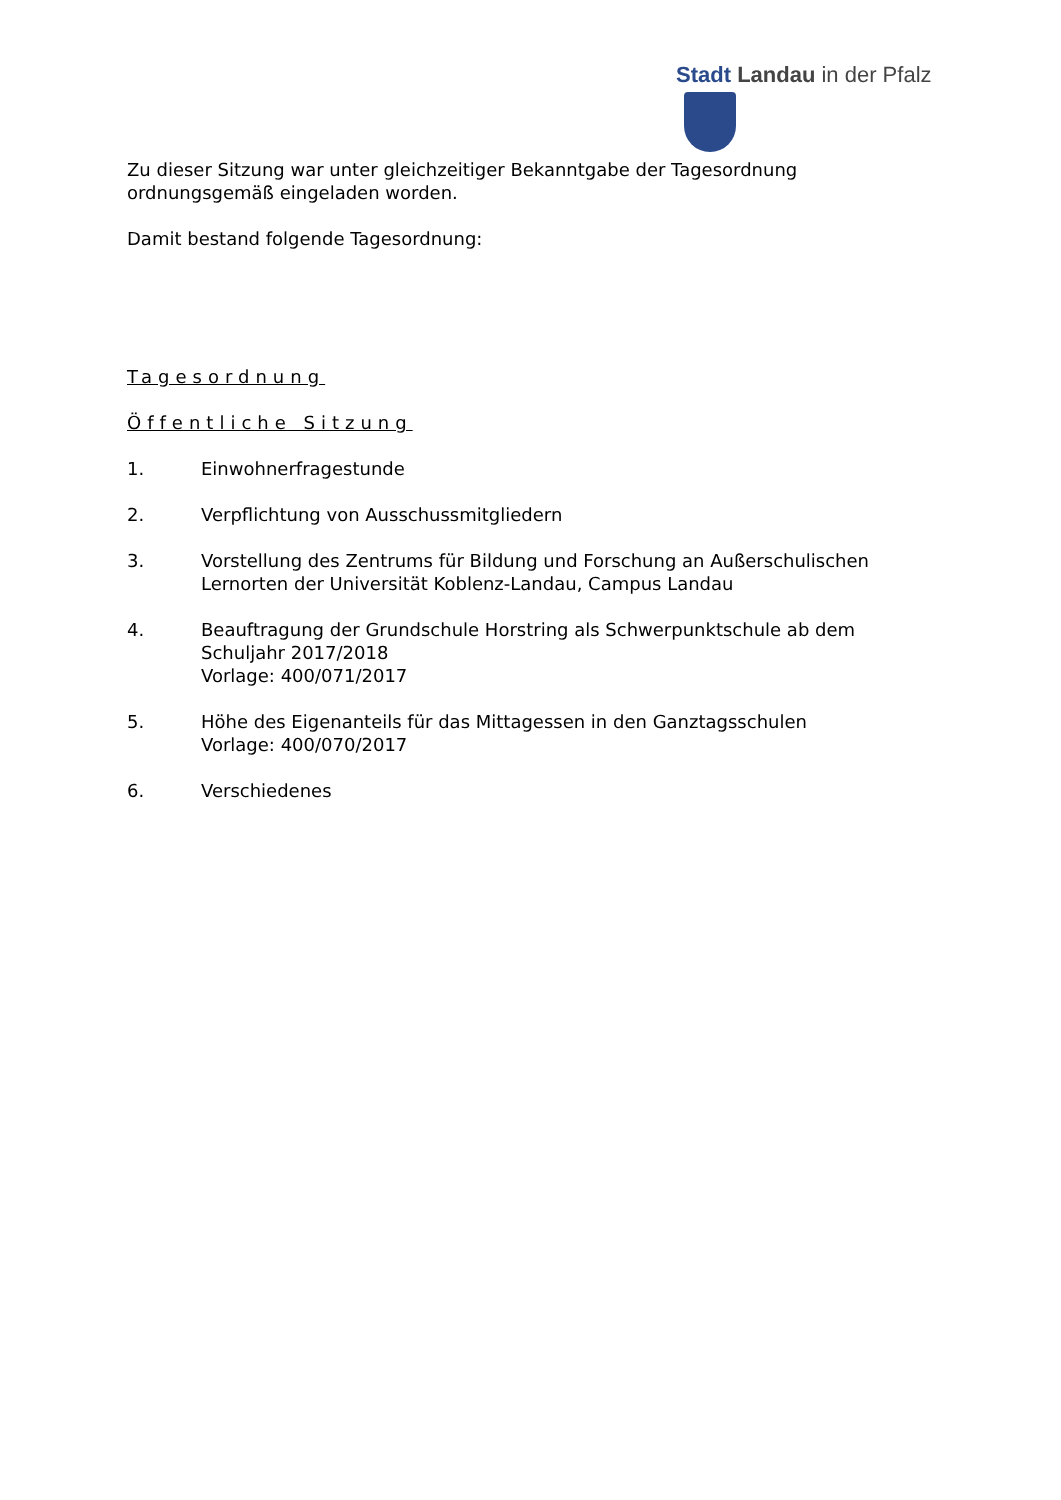Stadt Landau in der Pfalz
Zu dieser Sitzung war unter gleichzeitiger Bekanntgabe der Tagesordnung ordnungsgemäß eingeladen worden.
Damit bestand folgende Tagesordnung:
Tagesordnung
Öffentliche Sitzung
1. Einwohnerfragestunde
2. Verpflichtung von Ausschussmitgliedern
3. Vorstellung des Zentrums für Bildung und Forschung an Außerschulischen Lernorten der Universität Koblenz-Landau, Campus Landau
4. Beauftragung der Grundschule Horstring als Schwerpunktschule ab dem Schuljahr 2017/2018
Vorlage: 400/071/2017
5. Höhe des Eigenanteils für das Mittagessen in den Ganztagsschulen
Vorlage: 400/070/2017
6. Verschiedenes